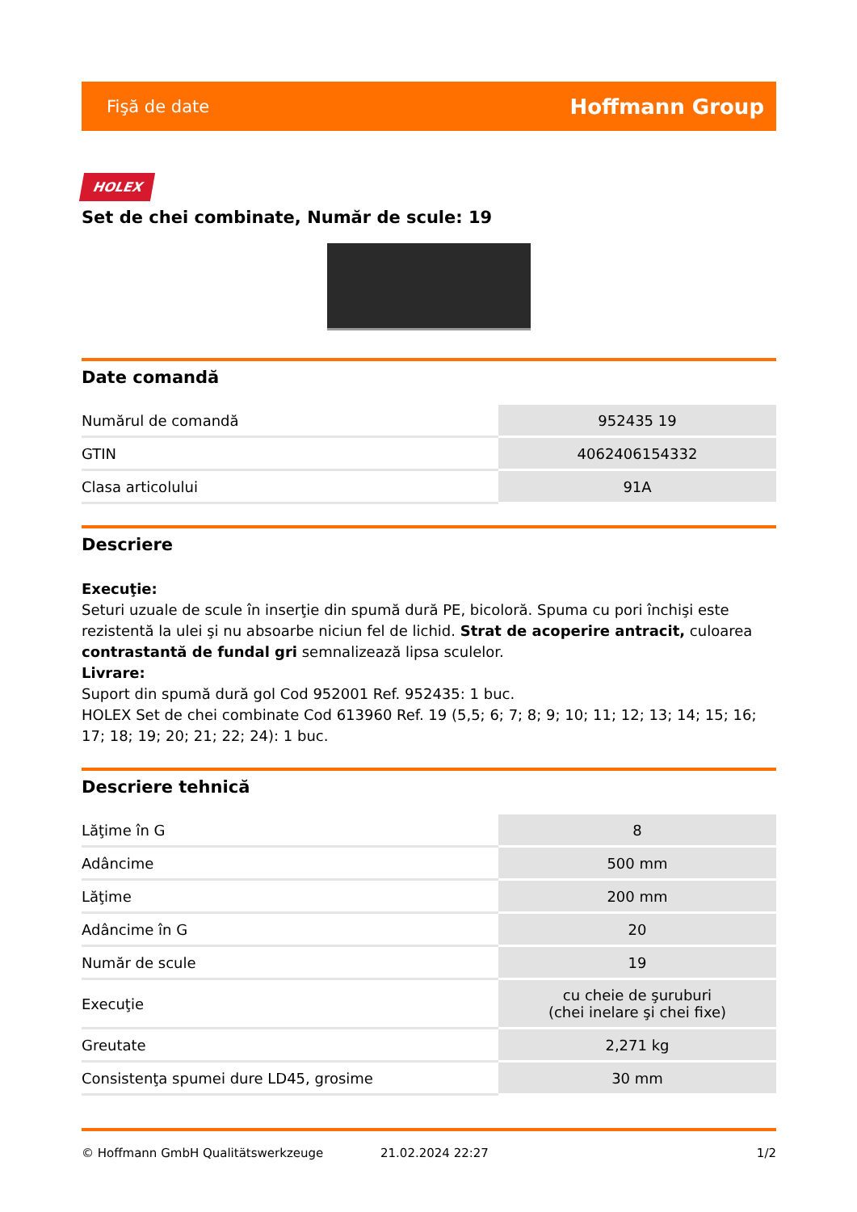Fişă de date Hoffmann Group
HOLEX
Set de chei combinate, Număr de scule: 19
Date comandă
| Numărul de comandă | 952435 19 |
| GTIN | 4062406154332 |
| Clasa articolului | 91A |
Descriere
Execuţie:
Seturi uzuale de scule în inserţie din spumă dură PE, bicoloră. Spuma cu pori închişi este rezistentă la ulei şi nu absoarbe niciun fel de lichid. Strat de acoperire antracit, culoarea contrastantă de fundal gri semnalizează lipsa sculelor.
Livrare:
Suport din spumă dură gol Cod 952001 Ref. 952435: 1 buc.
HOLEX Set de chei combinate Cod 613960 Ref. 19 (5,5; 6; 7; 8; 9; 10; 11; 12; 13; 14; 15; 16; 17; 18; 19; 20; 21; 22; 24): 1 buc.
Descriere tehnică
| Lăţime în G | 8 |
| Adâncime | 500 mm |
| Lăţime | 200 mm |
| Adâncime în G | 20 |
| Număr de scule | 19 |
| Execuţie | cu cheie de şuruburi (chei inelare şi chei fixe) |
| Greutate | 2,271 kg |
| Consistenţa spumei dure LD45, grosime | 30 mm |
© Hoffmann GmbH Qualitätswerkzeuge 21.02.2024 22:27 1/2